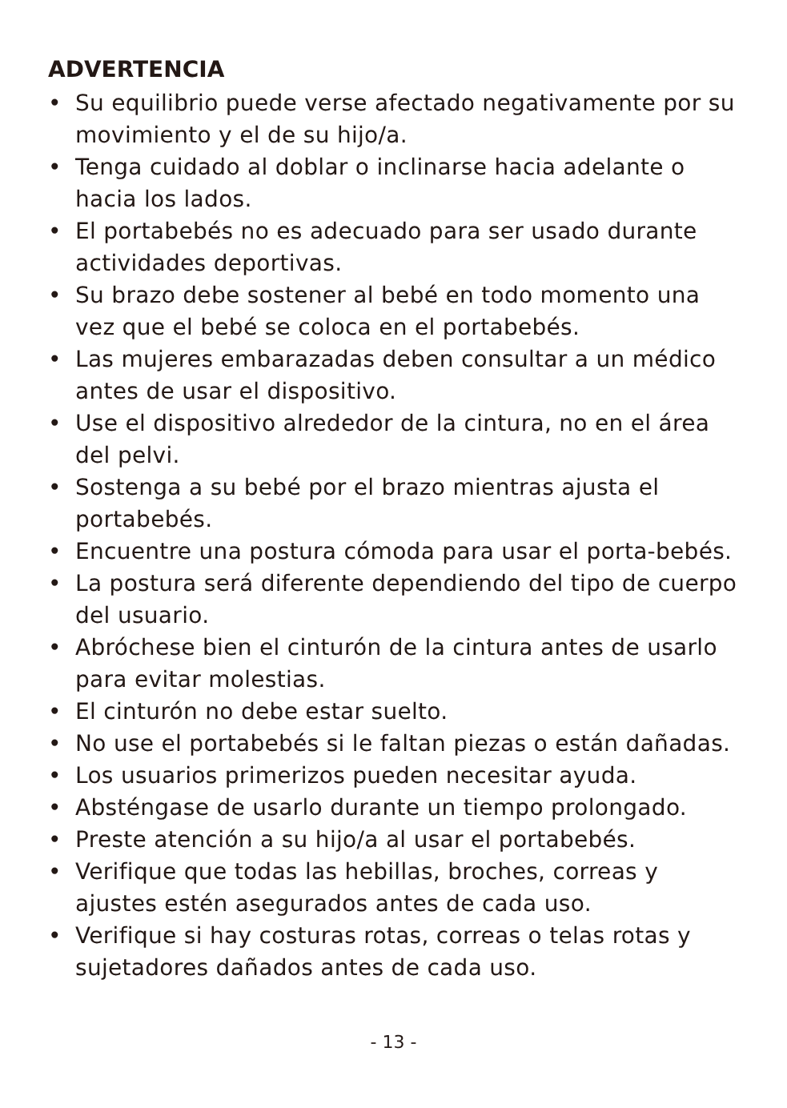ADVERTENCIA
• Su equilibrio puede verse afectado negativamente por su movimiento y el de su hijo/a.
• Tenga cuidado al doblar o inclinarse hacia adelante o hacia los lados.
• El portabebés no es adecuado para ser usado durante actividades deportivas.
• Su brazo debe sostener al bebé en todo momento una vez que el bebé se coloca en el portabebés.
• Las mujeres embarazadas deben consultar a un médico antes de usar el dispositivo.
• Use el dispositivo alrededor de la cintura, no en el área del pelvi.
• Sostenga a su bebé por el brazo mientras ajusta el portabebés.
• Encuentre una postura cómoda para usar el porta-bebés.
• La postura será diferente dependiendo del tipo de cuerpo del usuario.
• Abróchese bien el cinturón de la cintura antes de usarlo para evitar molestias.
• El cinturón no debe estar suelto.
• No use el portabebés si le faltan piezas o están dañadas.
• Los usuarios primerizos pueden necesitar ayuda.
• Absténgase de usarlo durante un tiempo prolongado.
• Preste atención a su hijo/a al usar el portabebés.
• Verifique que todas las hebillas, broches, correas y ajustes estén asegurados antes de cada uso.
• Verifique si hay costuras rotas, correas o telas rotas y sujetadores dañados antes de cada uso.
- 13 -